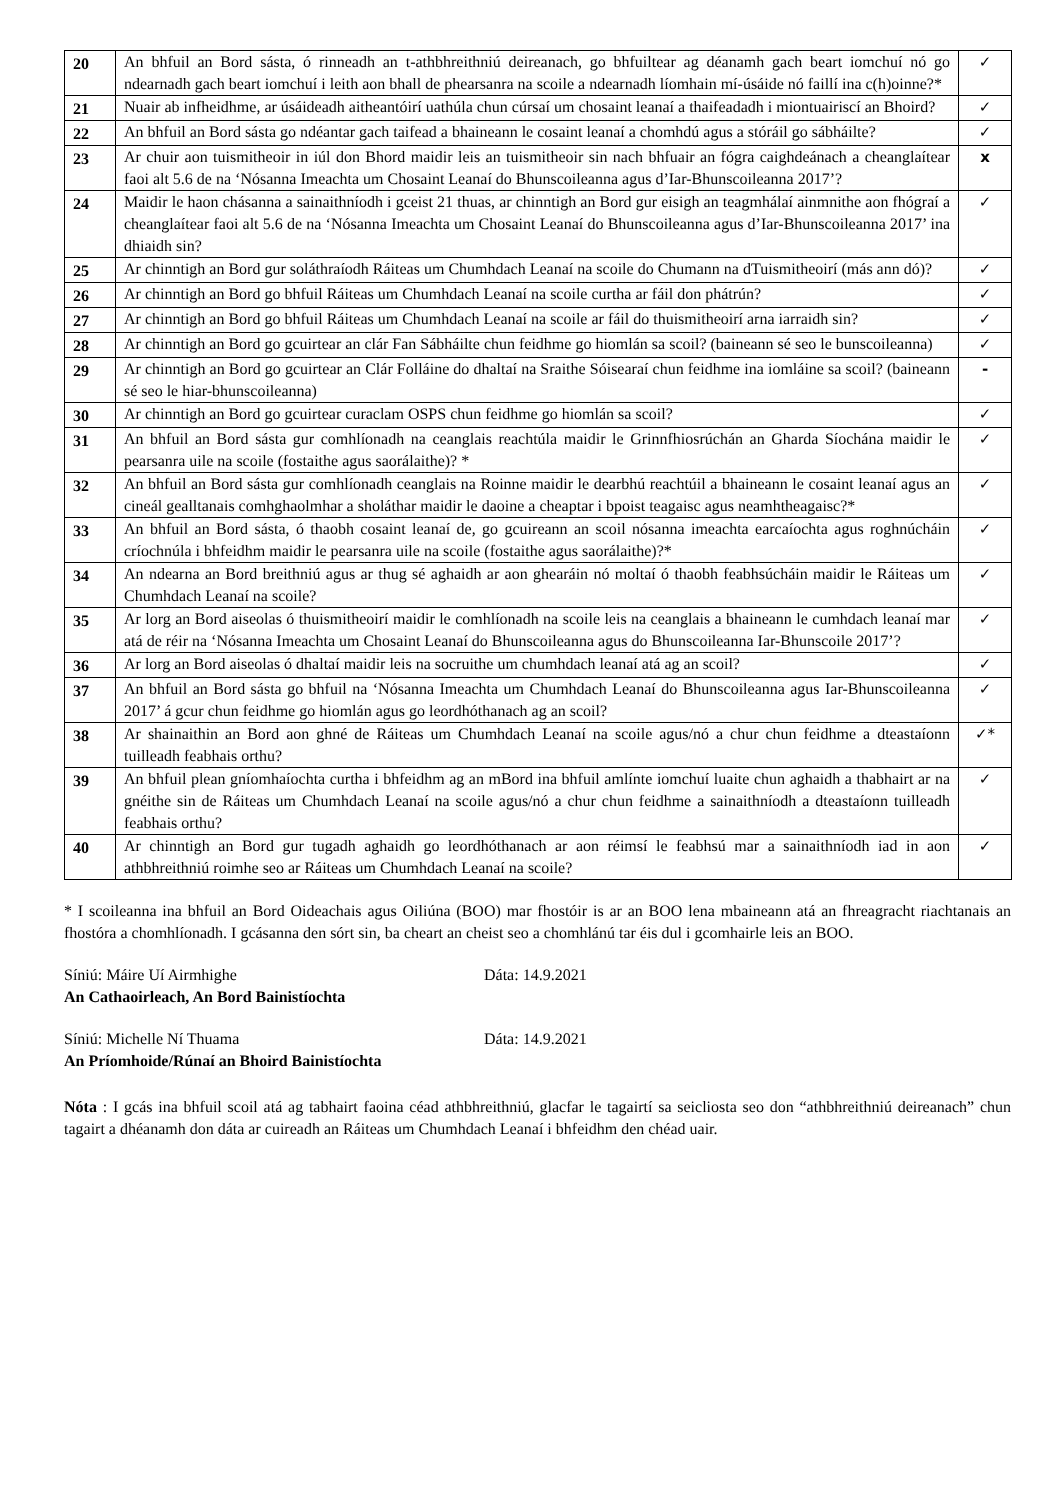| 20 | An bhfuil an Bord sásta, ó rinneadh an t-athbhreithniú deireanach, go bhfuiltear ag déanamh gach beart iomchuí nó go ndearnadh gach beart iomchuí i leith aon bhall de phearsanra na scoile a ndearnadh líomhain mí-úsáide nó faillí ina c(h)oinne?* | ✓ |
| 21 | Nuair ab infheidhme, ar úsáideadh aitheantóirí uathúla chun cúrsaí um chosaint leanaí a thaifeadadh i miontuairiscí an Bhoird? | ✓ |
| 22 | An bhfuil an Bord sásta go ndéantar gach taifead a bhaineann le cosaint leanaí a chomhdú agus a stóráil go sábháilte? | ✓ |
| 23 | Ar chuir aon tuismitheoir in iúl don Bhord maidir leis an tuismitheoir sin nach bhfuair an fógra caighdeánach a cheanglaítear faoi alt 5.6 de na ‘Nósanna Imeachta um Chosaint Leanaí do Bhunscoileanna agus d’Iar-Bhunscoileanna 2017’? | x |
| 24 | Maidir le haon chásanna a sainaithníodh i gceist 21 thuas, ar chinntigh an Bord gur eisigh an teagmhálaí ainmnithe aon fhógraí a cheanglaítear faoi alt 5.6 de na ‘Nósanna Imeachta um Chosaint Leanaí do Bhunscoileanna agus d’Iar-Bhunscoileanna 2017’ ina dhiaidh sin? | ✓ |
| 25 | Ar chinntigh an Bord gur soláthraíodh Ráiteas um Chumhdach Leanaí na scoile do Chumann na dTuismitheoirí (más ann dó)? | ✓ |
| 26 | Ar chinntigh an Bord go bhfuil Ráiteas um Chumhdach Leanaí na scoile curtha ar fáil don phátrún? | ✓ |
| 27 | Ar chinntigh an Bord go bhfuil Ráiteas um Chumhdach Leanaí na scoile ar fáil do thuismitheoirí arna iarraidh sin? | ✓ |
| 28 | Ar chinntigh an Bord go gcuirtear an clár Fan Sábháilte chun feidhme go hiomlán sa scoil? (baineann sé seo le bunscoileanna) | ✓ |
| 29 | Ar chinntigh an Bord go gcuirtear an Clár Folláine do dhaltaí na Sraithe Sóisearaí chun feidhme ina iomláine sa scoil? (baineann sé seo le hiar-bhunscoileanna) | - |
| 30 | Ar chinntigh an Bord go gcuirtear curaclam OSPS chun feidhme go hiomlán sa scoil? | ✓ |
| 31 | An bhfuil an Bord sásta gur comhlíonadh na ceanglais reachtúla maidir le Grinnfhiosrúchán an Gharda Síochána maidir le pearsanra uile na scoile (fostaithe agus saorálaithe)? * | ✓ |
| 32 | An bhfuil an Bord sásta gur comhlíonadh ceanglais na Roinne maidir le dearbhú reachtúil a bhaineann le cosaint leanaí agus an cineál gealltanais comhghaolmhar a sholáthar maidir le daoine a cheaptar i bpoist teagaisc agus neamhtheagaisc?* | ✓ |
| 33 | An bhfuil an Bord sásta, ó thaobh cosaint leanaí de, go gcuireann an scoil nósanna imeachta earcaíochta agus roghnúcháin críochnúla i bhfeidhm maidir le pearsanra uile na scoile (fostaithe agus saorálaithe)?* | ✓ |
| 34 | An ndearna an Bord breithniú agus ar thug sé aghaidh ar aon ghearáin nó moltaí ó thaobh feabhsúcháin maidir le Ráiteas um Chumhdach Leanaí na scoile? | ✓ |
| 35 | Ar lorg an Bord aiseolas ó thuismitheoirí maidir le comhlíonadh na scoile leis na ceanglais a bhaineann le cumhdach leanaí mar atá de réir na ‘Nósanna Imeachta um Chosaint Leanaí do Bhunscoileanna agus do Bhunscoileanna Iar-Bhunscoile 2017’? | ✓ |
| 36 | Ar lorg an Bord aiseolas ó dhaltaí maidir leis na socruithe um chumhdach leanaí atá ag an scoil? | ✓ |
| 37 | An bhfuil an Bord sásta go bhfuil na ‘Nósanna Imeachta um Chumhdach Leanaí do Bhunscoileanna agus Iar-Bhunscoileanna 2017’ á gcur chun feidhme go hiomlán agus go leordhóthanach ag an scoil? | ✓ |
| 38 | Ar shainaithin an Bord aon ghné de Ráiteas um Chumhdach Leanaí na scoile agus/nó a chur chun feidhme a dteastaíonn tuilleadh feabhais orthu? | ✓* |
| 39 | An bhfuil plean gníomhaíochta curtha i bhfeidhm ag an mBord ina bhfuil amlínte iomchuí luaite chun aghaidh a thabhairt ar na gnéithe sin de Ráiteas um Chumhdach Leanaí na scoile agus/nó a chur chun feidhme a sainaithníodh a dteastaíonn tuilleadh feabhais orthu? | ✓ |
| 40 | Ar chinntigh an Bord gur tugadh aghaidh go leordhóthanach ar aon réimsí le feabhsú mar a sainaithníodh iad in aon athbhreithniú roimhe seo ar Ráiteas um Chumhdach Leanaí na scoile? | ✓ |
* I scoileanna ina bhfuil an Bord Oideachais agus Oiliúna (BOO) mar fhostóir is ar an BOO lena mbaineann atá an fhreagracht riachtanais an fhostóra a chomhlíonadh. I gcásanna den sórt sin, ba cheart an cheist seo a chomhlánú tar éis dul i gcomhairle leis an BOO.
Síniú: Máire Uí Airmhighe Dáta: 14.9.2021
An Cathaoirleach, An Bord Bainistíochta
Síniú: Michelle Ní Thuama Dáta: 14.9.2021
An Príomhoide/Rúnaí an Bhoird Bainistíochta
Nóta : I gcás ina bhfuil scoil atá ag tabhairt faoina céad athbhreithniú, glacfar le tagairtí sa seicliosta seo don “athbhreithniú deireanach” chun tagairt a dhéanamh don dáta ar cuireadh an Ráiteas um Chumhdach Leanaí i bhfeidhm den chéad uair.